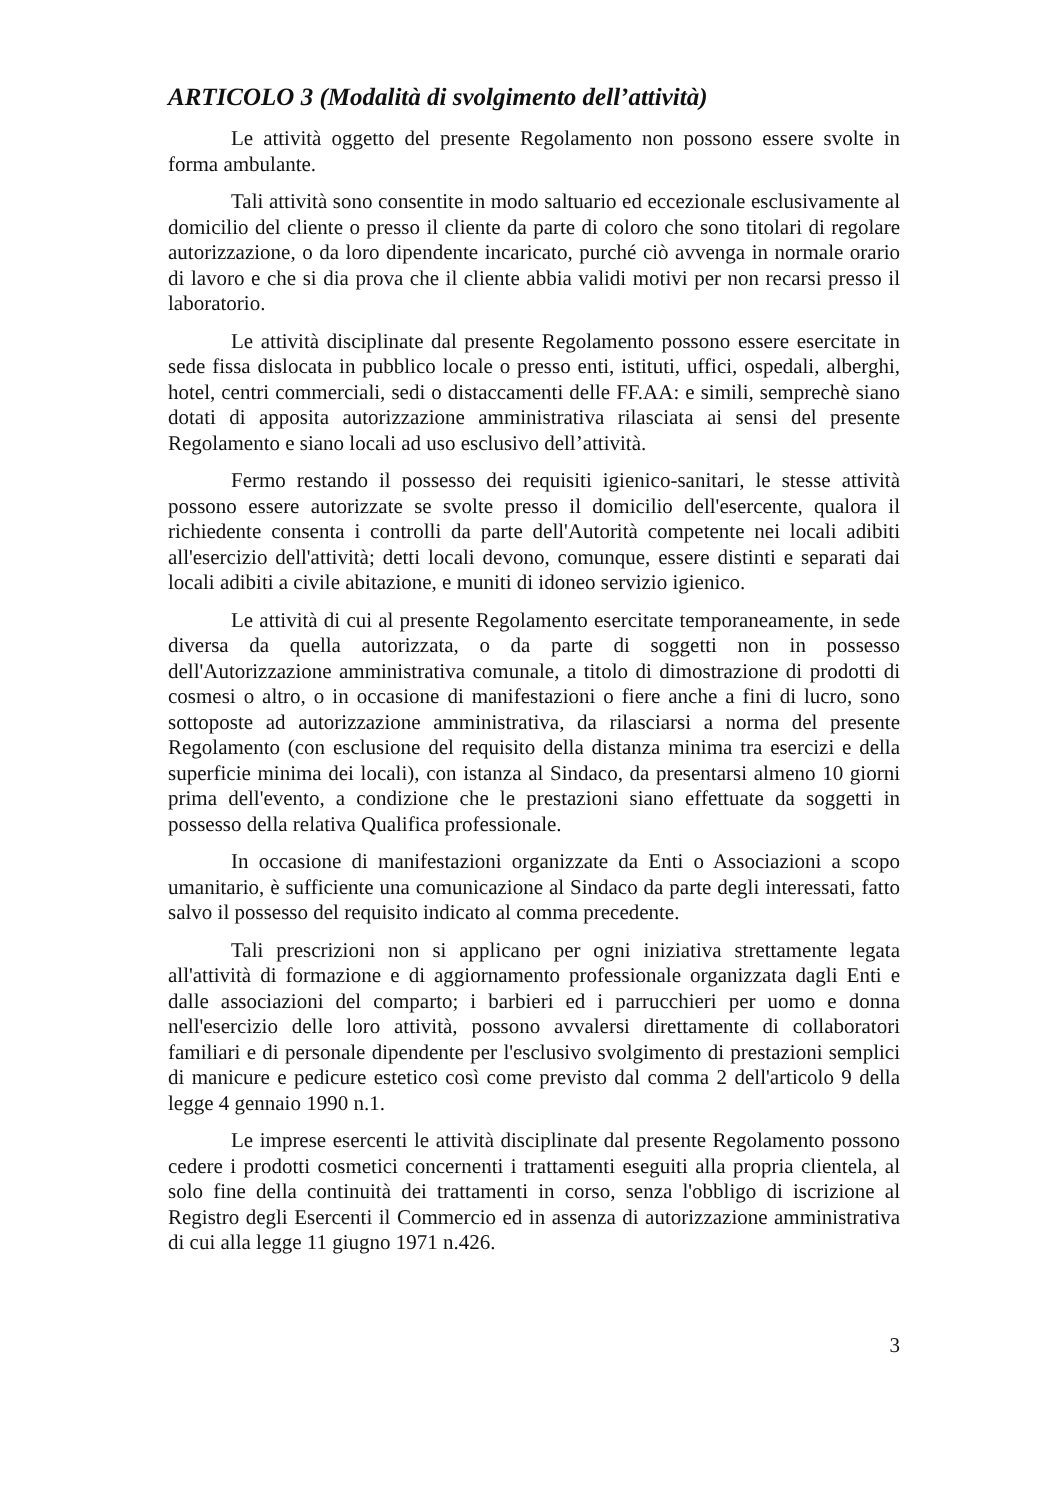ARTICOLO 3 (Modalità di svolgimento dell’attività)
Le attività oggetto del presente Regolamento non possono essere svolte in forma ambulante.
Tali attività sono consentite in modo saltuario ed eccezionale esclusivamente al domicilio del cliente o presso il cliente da parte di coloro che sono titolari di regolare autorizzazione, o da loro dipendente incaricato, purché ciò avvenga in normale orario di lavoro e che si dia prova che il cliente abbia validi motivi per non recarsi presso il laboratorio.
Le attività disciplinate dal presente Regolamento possono essere esercitate in sede fissa dislocata in pubblico locale o presso enti, istituti, uffici, ospedali, alberghi, hotel, centri commerciali, sedi o distaccamenti delle FF.AA: e simili, semprechè siano dotati di apposita autorizzazione amministrativa rilasciata ai sensi del presente Regolamento e siano locali ad uso esclusivo dell’attività.
Fermo restando il possesso dei requisiti igienico-sanitari, le stesse attività possono essere autorizzate se svolte presso il domicilio dell'esercente, qualora il richiedente consenta i controlli da parte dell'Autorità competente nei locali adibiti all'esercizio dell'attività; detti locali devono, comunque, essere distinti e separati dai locali adibiti a civile abitazione, e muniti di idoneo servizio igienico.
Le attività di cui al presente Regolamento esercitate temporaneamente, in sede diversa da quella autorizzata, o da parte di soggetti non in possesso dell'Autorizzazione amministrativa comunale, a titolo di dimostrazione di prodotti di cosmesi o altro, o in occasione di manifestazioni o fiere anche a fini di lucro, sono sottoposte ad autorizzazione amministrativa, da rilasciarsi a norma del presente Regolamento (con esclusione del requisito della distanza minima tra esercizi e della superficie minima dei locali), con istanza al Sindaco, da presentarsi almeno 10 giorni prima dell'evento, a condizione che le prestazioni siano effettuate da soggetti in possesso della relativa Qualifica professionale.
In occasione di manifestazioni organizzate da Enti o Associazioni a scopo umanitario, è sufficiente una comunicazione al Sindaco da parte degli interessati, fatto salvo il possesso del requisito indicato al comma precedente.
Tali prescrizioni non si applicano per ogni iniziativa strettamente legata all'attività di formazione e di aggiornamento professionale organizzata dagli Enti e dalle associazioni del comparto; i barbieri ed i parrucchieri per uomo e donna nell'esercizio delle loro attività, possono avvalersi direttamente di collaboratori familiari e di personale dipendente per l'esclusivo svolgimento di prestazioni semplici di manicure e pedicure estetico così come previsto dal comma 2 dell'articolo 9 della legge 4 gennaio 1990 n.1.
Le imprese esercenti le attività disciplinate dal presente Regolamento possono cedere i prodotti cosmetici concernenti i trattamenti eseguiti alla propria clientela, al solo fine della continuità dei trattamenti in corso, senza l'obbligo di iscrizione al Registro degli Esercenti il Commercio ed in assenza di autorizzazione amministrativa di cui alla legge 11 giugno 1971 n.426.
3